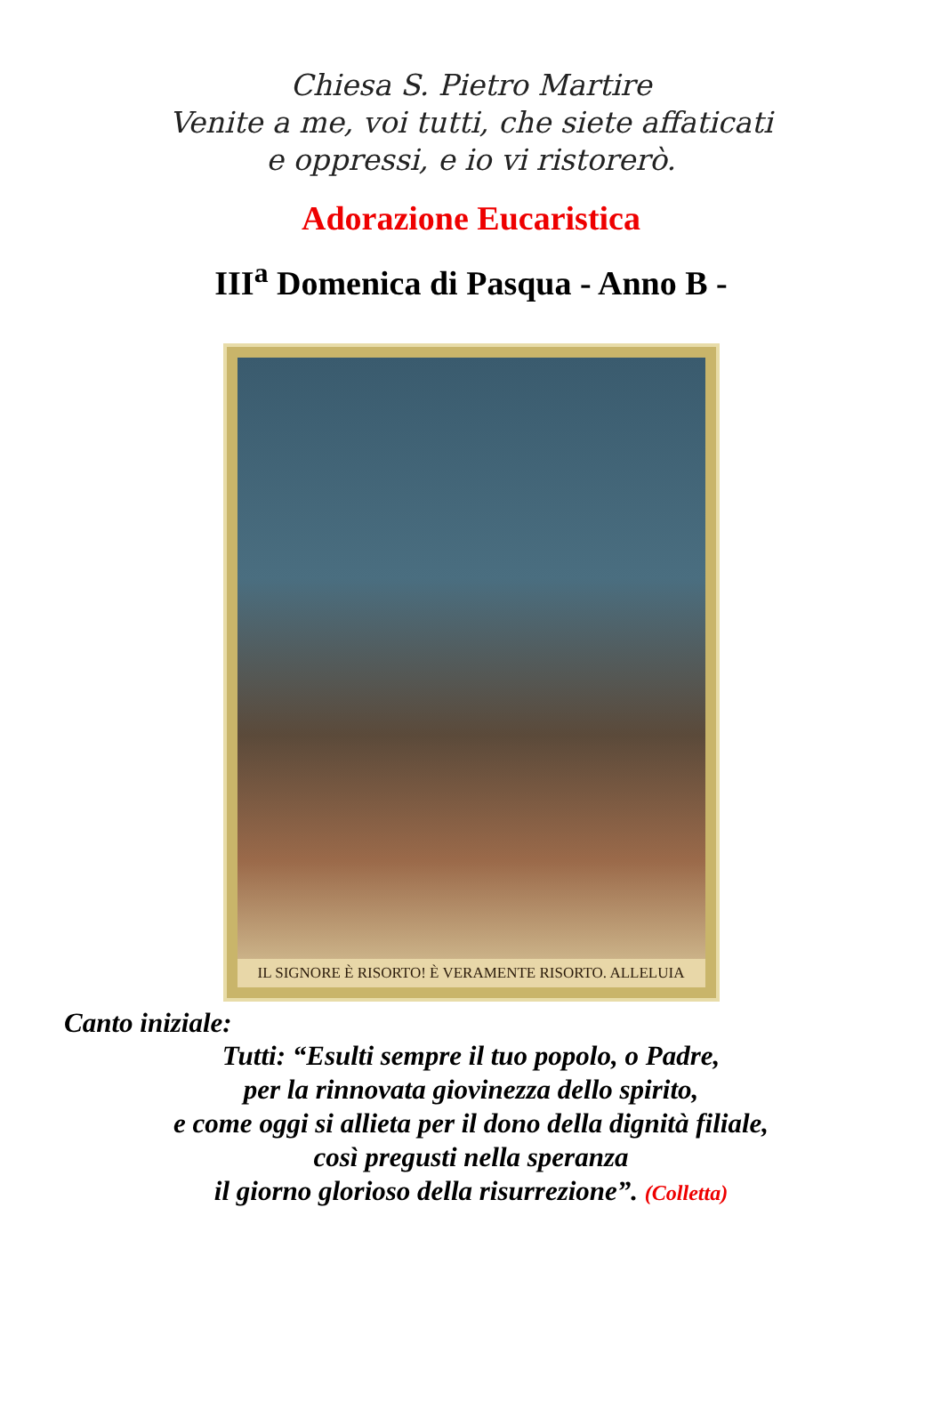Chiesa S. Pietro Martire
Venite a me, voi tutti, che siete affaticati
e oppressi, e io vi ristorerò.
Adorazione Eucaristica
III<sup>a</sup> Domenica di Pasqua - Anno B -
IL SIGNORE È RISORTO! È VERAMENTE RISORTO. ALLELUIA
Canto iniziale:
Tutti: “Esulti sempre il tuo popolo, o Padre,
per la rinnovata giovinezza dello spirito,
e come oggi si allieta per il dono della dignità filiale,
così pregusti nella speranza
il giorno glorioso della risurrezione”. (Colletta)